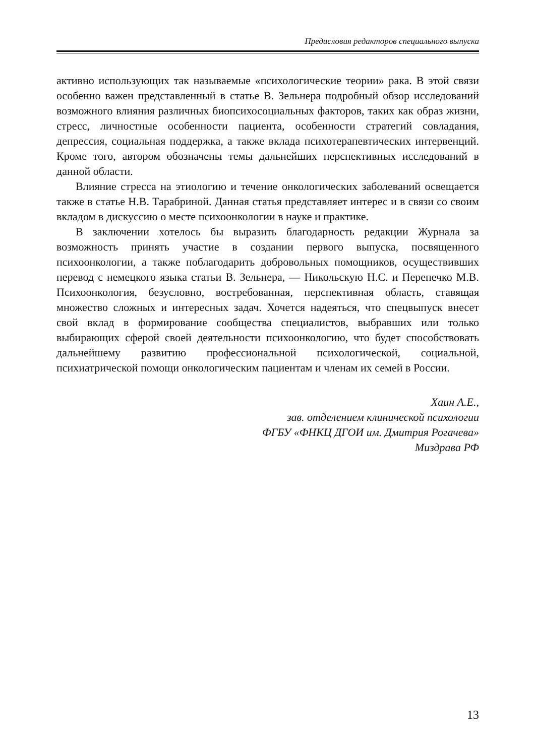Предисловия редакторов специального выпуска
активно использующих так называемые «психологические теории» рака. В этой связи особенно важен представленный в статье В. Зельнера подробный обзор исследований возможного влияния различных биопсихосоциальных факторов, таких как образ жизни, стресс, личностные особенности пациента, особенности стратегий совладания, депрессия, социальная поддержка, а также вклада психотерапевтических интервенций. Кроме того, автором обозначены темы дальнейших перспективных исследований в данной области.
Влияние стресса на этиологию и течение онкологических заболеваний освещается также в статье Н.В. Тарабриной. Данная статья представляет интерес и в связи со своим вкладом в дискуссию о месте психоонкологии в науке и практике.
В заключении хотелось бы выразить благодарность редакции Журнала за возможность принять участие в создании первого выпуска, посвященного психоонкологии, а также поблагодарить добровольных помощников, осуществивших перевод с немецкого языка статьи В. Зельнера, — Никольскую Н.С. и Перепечко М.В. Психоонкология, безусловно, востребованная, перспективная область, ставящая множество сложных и интересных задач. Хочется надеяться, что спецвыпуск внесет свой вклад в формирование сообщества специалистов, выбравших или только выбирающих сферой своей деятельности психоонкологию, что будет способствовать дальнейшему развитию профессиональной психологической, социальной, психиатрической помощи онкологическим пациентам и членам их семей в России.
Хаин А.Е.,
зав. отделением клинической психологии
ФГБУ «ФНКЦ ДГОИ им. Дмитрия Рогачева»
Миздрава РФ
13